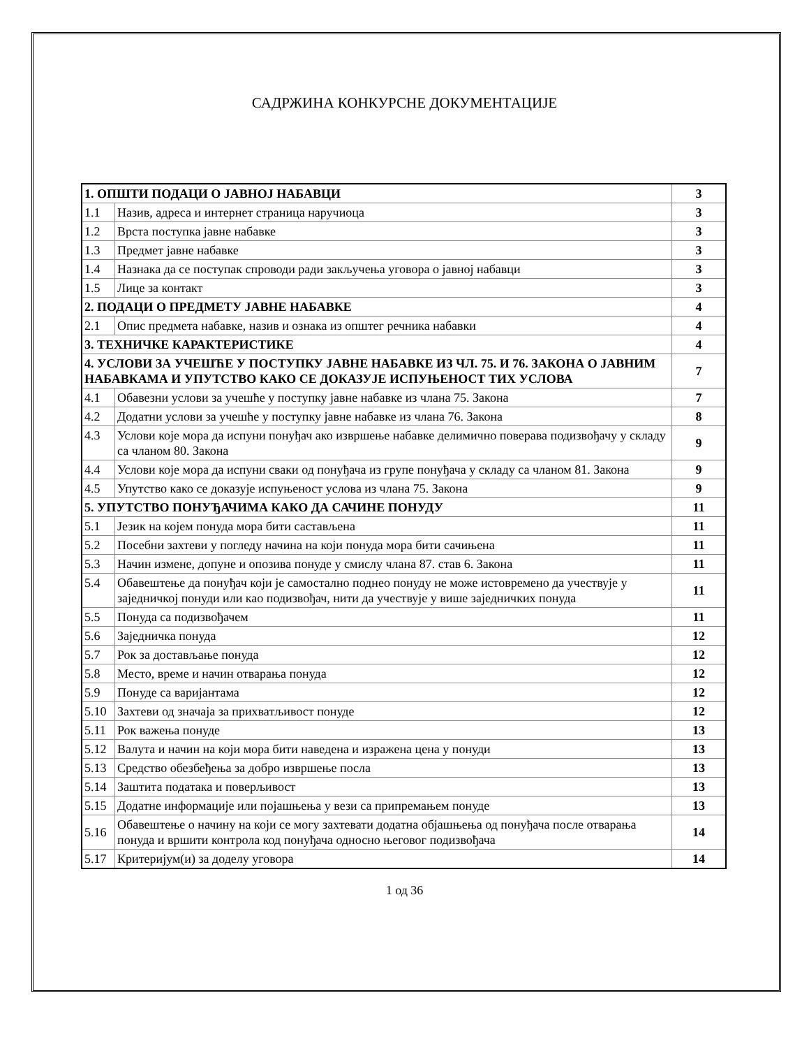САДРЖИНА КОНКУРСНЕ ДОКУМЕНТАЦИЈЕ
| 1. ОПШТИ ПОДАЦИ О ЈАВНОЈ НАБАВЦИ | | 3 |
| 1.1 | Назив, адреса и интернет страница наручиоца | 3 |
| 1.2 | Врста поступка јавне набавке | 3 |
| 1.3 | Предмет јавне набавке | 3 |
| 1.4 | Назнака да се поступак спроводи ради закључења уговора о јавној набавци | 3 |
| 1.5 | Лице за контакт | 3 |
| 2. ПОДАЦИ О ПРЕДМЕТУ ЈАВНЕ НАБАВКЕ | | 4 |
| 2.1 | Опис предмета набавке, назив и ознака из општег речника набавки | 4 |
| 3. ТЕХНИЧКЕ КАРАКТЕРИСТИКЕ | | 4 |
| 4. УСЛОВИ ЗА УЧЕШЋЕ У ПОСТУПКУ ЈАВНЕ НАБАВКЕ ИЗ ЧЛ. 75. И 76. ЗАКОНА О ЈАВНИМ НАБАВКАМА И УПУТСТВО КАКО СЕ ДОКАЗУЈЕ ИСПУЊЕНОСТ ТИХ УСЛОВА | | 7 |
| 4.1 | Обавезни услови за учешће у поступку јавне набавке из члана 75. Закона | 7 |
| 4.2 | Додатни услови за учешће у поступку јавне набавке из члана 76. Закона | 8 |
| 4.3 | Услови које мора да испуни понуђач ако извршење набавке делимично поверава подизвођачу у складу са чланом 80. Закона | 9 |
| 4.4 | Услови које мора да испуни сваки од понуђача из групе понуђача у складу са чланом 81. Закона | 9 |
| 4.5 | Упутство како се доказује испуњеност услова из члана 75. Закона | 9 |
| 5. УПУТСТВО ПОНУЂАЧИМА КАКО ДА САЧИНЕ ПОНУДУ | | 11 |
| 5.1 | Језик на којем понуда мора бити састављена | 11 |
| 5.2 | Посебни захтеви у погледу начина на који понуда мора бити сачињена | 11 |
| 5.3 | Начин измене, допуне и опозива понуде у смислу члана 87. став 6. Закона | 11 |
| 5.4 | Обавештење да понуђач који је самостално поднео понуду не може истовремено да учествује у заједничкој понуди или као подизвођач, нити да учествује у више заједничких понуда | 11 |
| 5.5 | Понуда са подизвођачем | 11 |
| 5.6 | Заједничка понуда | 12 |
| 5.7 | Рок за достављање понуда | 12 |
| 5.8 | Место, време и начин отварања понуда | 12 |
| 5.9 | Понуде са варијантама | 12 |
| 5.10 | Захтеви од значаја за прихватљивост понуде | 12 |
| 5.11 | Рок важења понуде | 13 |
| 5.12 | Валута и начин на који мора бити наведена и изражена цена у понуди | 13 |
| 5.13 | Средство обезбеђења за добро извршење посла | 13 |
| 5.14 | Заштита података и поверљивост | 13 |
| 5.15 | Додатне информације или појашњења у вези са припремањем понуде | 13 |
| 5.16 | Обавештење о начину на који се могу захтевати додатна објашњења од понуђача после отварања понуда и вршити контрола код понуђача односно његовог подизвођача | 14 |
| 5.17 | Критеријум(и) за доделу уговора | 14 |
1 од 36